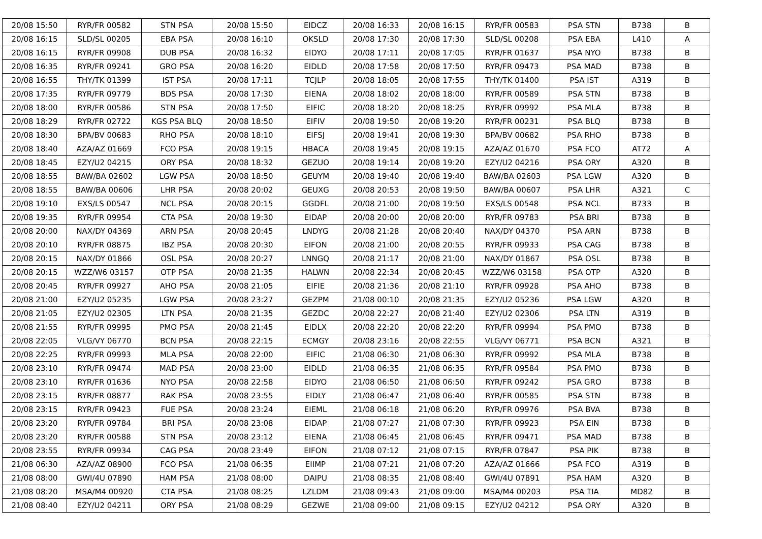| 20/08 15:50 | RYR/FR 00582 | STN PSA | 20/08 15:50 | EIDCZ | 20/08 16:33 | 20/08 16:15 | RYR/FR 00583 | PSA STN | B738 | B |
| 20/08 16:15 | SLD/SL 00205 | EBA PSA | 20/08 16:10 | OKSLD | 20/08 17:30 | 20/08 17:30 | SLD/SL 00208 | PSA EBA | L410 | A |
| 20/08 16:15 | RYR/FR 09908 | DUB PSA | 20/08 16:32 | EIDYO | 20/08 17:11 | 20/08 17:05 | RYR/FR 01637 | PSA NYO | B738 | B |
| 20/08 16:35 | RYR/FR 09241 | GRO PSA | 20/08 16:20 | EIDLD | 20/08 17:58 | 20/08 17:50 | RYR/FR 09473 | PSA MAD | B738 | B |
| 20/08 16:55 | THY/TK 01399 | IST PSA | 20/08 17:11 | TCJLP | 20/08 18:05 | 20/08 17:55 | THY/TK 01400 | PSA IST | A319 | B |
| 20/08 17:35 | RYR/FR 09779 | BDS PSA | 20/08 17:30 | EIENA | 20/08 18:02 | 20/08 18:00 | RYR/FR 00589 | PSA STN | B738 | B |
| 20/08 18:00 | RYR/FR 00586 | STN PSA | 20/08 17:50 | EIFIC | 20/08 18:20 | 20/08 18:25 | RYR/FR 09992 | PSA MLA | B738 | B |
| 20/08 18:29 | RYR/FR 02722 | KGS PSA BLQ | 20/08 18:50 | EIFIV | 20/08 19:50 | 20/08 19:20 | RYR/FR 00231 | PSA BLQ | B738 | B |
| 20/08 18:30 | BPA/BV 00683 | RHO PSA | 20/08 18:10 | EIFSJ | 20/08 19:41 | 20/08 19:30 | BPA/BV 00682 | PSA RHO | B738 | B |
| 20/08 18:40 | AZA/AZ 01669 | FCO PSA | 20/08 19:15 | HBACA | 20/08 19:45 | 20/08 19:15 | AZA/AZ 01670 | PSA FCO | AT72 | A |
| 20/08 18:45 | EZY/U2 04215 | ORY PSA | 20/08 18:32 | GEZUO | 20/08 19:14 | 20/08 19:20 | EZY/U2 04216 | PSA ORY | A320 | B |
| 20/08 18:55 | BAW/BA 02602 | LGW PSA | 20/08 18:50 | GEUYM | 20/08 19:40 | 20/08 19:40 | BAW/BA 02603 | PSA LGW | A320 | B |
| 20/08 18:55 | BAW/BA 00606 | LHR PSA | 20/08 20:02 | GEUXG | 20/08 20:53 | 20/08 19:50 | BAW/BA 00607 | PSA LHR | A321 | C |
| 20/08 19:10 | EXS/LS 00547 | NCL PSA | 20/08 20:15 | GGDFL | 20/08 21:00 | 20/08 19:50 | EXS/LS 00548 | PSA NCL | B733 | B |
| 20/08 19:35 | RYR/FR 09954 | CTA PSA | 20/08 19:30 | EIDAP | 20/08 20:00 | 20/08 20:00 | RYR/FR 09783 | PSA BRI | B738 | B |
| 20/08 20:00 | NAX/DY 04369 | ARN PSA | 20/08 20:45 | LNDYG | 20/08 21:28 | 20/08 20:40 | NAX/DY 04370 | PSA ARN | B738 | B |
| 20/08 20:10 | RYR/FR 08875 | IBZ PSA | 20/08 20:30 | EIFON | 20/08 21:00 | 20/08 20:55 | RYR/FR 09933 | PSA CAG | B738 | B |
| 20/08 20:15 | NAX/DY 01866 | OSL PSA | 20/08 20:27 | LNNGQ | 20/08 21:17 | 20/08 21:00 | NAX/DY 01867 | PSA OSL | B738 | B |
| 20/08 20:15 | WZZ/W6 03157 | OTP PSA | 20/08 21:35 | HALWN | 20/08 22:34 | 20/08 20:45 | WZZ/W6 03158 | PSA OTP | A320 | B |
| 20/08 20:45 | RYR/FR 09927 | AHO PSA | 20/08 21:05 | EIFIE | 20/08 21:36 | 20/08 21:10 | RYR/FR 09928 | PSA AHO | B738 | B |
| 20/08 21:00 | EZY/U2 05235 | LGW PSA | 20/08 23:27 | GEZPM | 21/08 00:10 | 20/08 21:35 | EZY/U2 05236 | PSA LGW | A320 | B |
| 20/08 21:05 | EZY/U2 02305 | LTN PSA | 20/08 21:35 | GEZDC | 20/08 22:27 | 20/08 21:40 | EZY/U2 02306 | PSA LTN | A319 | B |
| 20/08 21:55 | RYR/FR 09995 | PMO PSA | 20/08 21:45 | EIDLX | 20/08 22:20 | 20/08 22:20 | RYR/FR 09994 | PSA PMO | B738 | B |
| 20/08 22:05 | VLG/VY 06770 | BCN PSA | 20/08 22:15 | ECMGY | 20/08 23:16 | 20/08 22:55 | VLG/VY 06771 | PSA BCN | A321 | B |
| 20/08 22:25 | RYR/FR 09993 | MLA PSA | 20/08 22:00 | EIFIC | 21/08 06:30 | 21/08 06:30 | RYR/FR 09992 | PSA MLA | B738 | B |
| 20/08 23:10 | RYR/FR 09474 | MAD PSA | 20/08 23:00 | EIDLD | 21/08 06:35 | 21/08 06:35 | RYR/FR 09584 | PSA PMO | B738 | B |
| 20/08 23:10 | RYR/FR 01636 | NYO PSA | 20/08 22:58 | EIDYO | 21/08 06:50 | 21/08 06:50 | RYR/FR 09242 | PSA GRO | B738 | B |
| 20/08 23:15 | RYR/FR 08877 | RAK PSA | 20/08 23:55 | EIDLY | 21/08 06:47 | 21/08 06:40 | RYR/FR 00585 | PSA STN | B738 | B |
| 20/08 23:15 | RYR/FR 09423 | FUE PSA | 20/08 23:24 | EIEML | 21/08 06:18 | 21/08 06:20 | RYR/FR 09976 | PSA BVA | B738 | B |
| 20/08 23:20 | RYR/FR 09784 | BRI PSA | 20/08 23:08 | EIDAP | 21/08 07:27 | 21/08 07:30 | RYR/FR 09923 | PSA EIN | B738 | B |
| 20/08 23:20 | RYR/FR 00588 | STN PSA | 20/08 23:12 | EIENA | 21/08 06:45 | 21/08 06:45 | RYR/FR 09471 | PSA MAD | B738 | B |
| 20/08 23:55 | RYR/FR 09934 | CAG PSA | 20/08 23:49 | EIFON | 21/08 07:12 | 21/08 07:15 | RYR/FR 07847 | PSA PIK | B738 | B |
| 21/08 06:30 | AZA/AZ 08900 | FCO PSA | 21/08 06:35 | EIIMP | 21/08 07:21 | 21/08 07:20 | AZA/AZ 01666 | PSA FCO | A319 | B |
| 21/08 08:00 | GWI/4U 07890 | HAM PSA | 21/08 08:00 | DAIPU | 21/08 08:35 | 21/08 08:40 | GWI/4U 07891 | PSA HAM | A320 | B |
| 21/08 08:20 | MSA/M4 00920 | CTA PSA | 21/08 08:25 | LZLDM | 21/08 09:43 | 21/08 09:00 | MSA/M4 00203 | PSA TIA | MD82 | B |
| 21/08 08:40 | EZY/U2 04211 | ORY PSA | 21/08 08:29 | GEZWE | 21/08 09:00 | 21/08 09:15 | EZY/U2 04212 | PSA ORY | A320 | B |